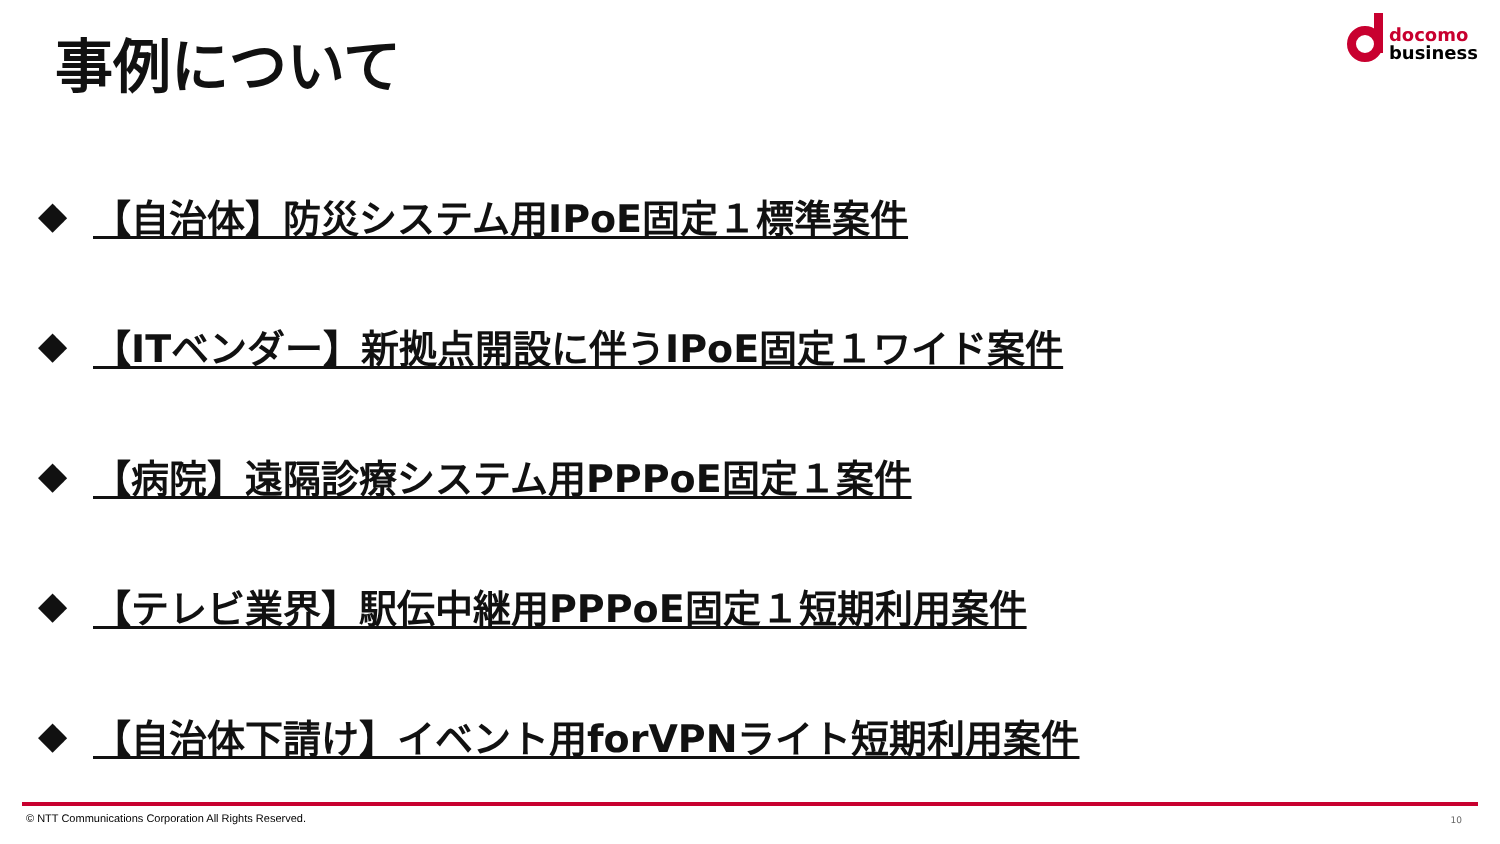事例について
docomo
business
◆ 【自治体】防災システム用IPoE固定１標準案件
◆ 【ITベンダー】新拠点開設に伴うIPoE固定１ワイド案件
◆ 【病院】遠隔診療システム用PPPoE固定１案件
◆ 【テレビ業界】駅伝中継用PPPoE固定１短期利用案件
◆ 【自治体下請け】イベント用forVPNライト短期利用案件
© NTT Communications Corporation All Rights Reserved.
10